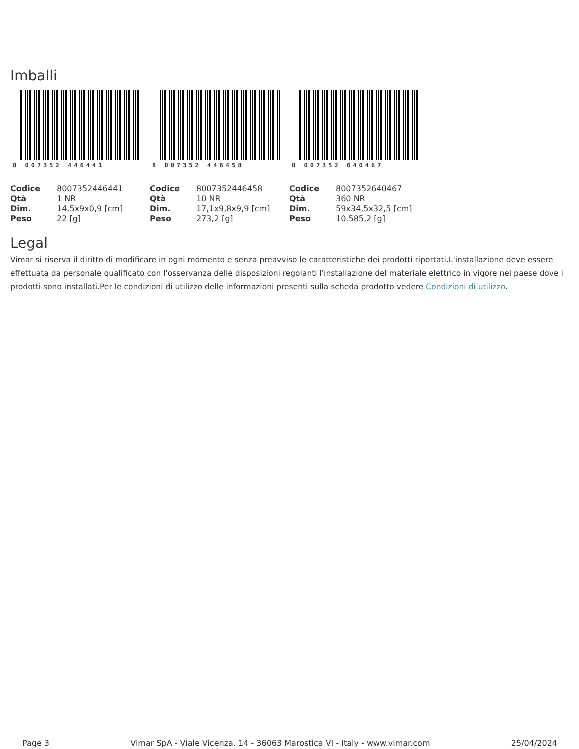Imballi
8 007352 446441
| Codice | 8007352446441 |
| Qtà | 1 NR |
| Dim. | 14,5x9x0,9 [cm] |
| Peso | 22 [g] |
8 007352 446458
| Codice | 8007352446458 |
| Qtà | 10 NR |
| Dim. | 17,1x9,8x9,9 [cm] |
| Peso | 273,2 [g] |
8 007352 640467
| Codice | 8007352640467 |
| Qtà | 360 NR |
| Dim. | 59x34,5x32,5 [cm] |
| Peso | 10.585,2 [g] |
Legal
Vimar si riserva il diritto di modificare in ogni momento e senza preavviso le caratteristiche dei prodotti riportati.L'installazione deve essere effettuata da personale qualificato con l'osservanza delle disposizioni regolanti l'installazione del materiale elettrico in vigore nel paese dove i prodotti sono installati.Per le condizioni di utilizzo delle informazioni presenti sulla scheda prodotto vedere Condizioni di utilizzo.
Page 3 Vimar SpA - Viale Vicenza, 14 - 36063 Marostica VI - Italy - www.vimar.com 25/04/2024